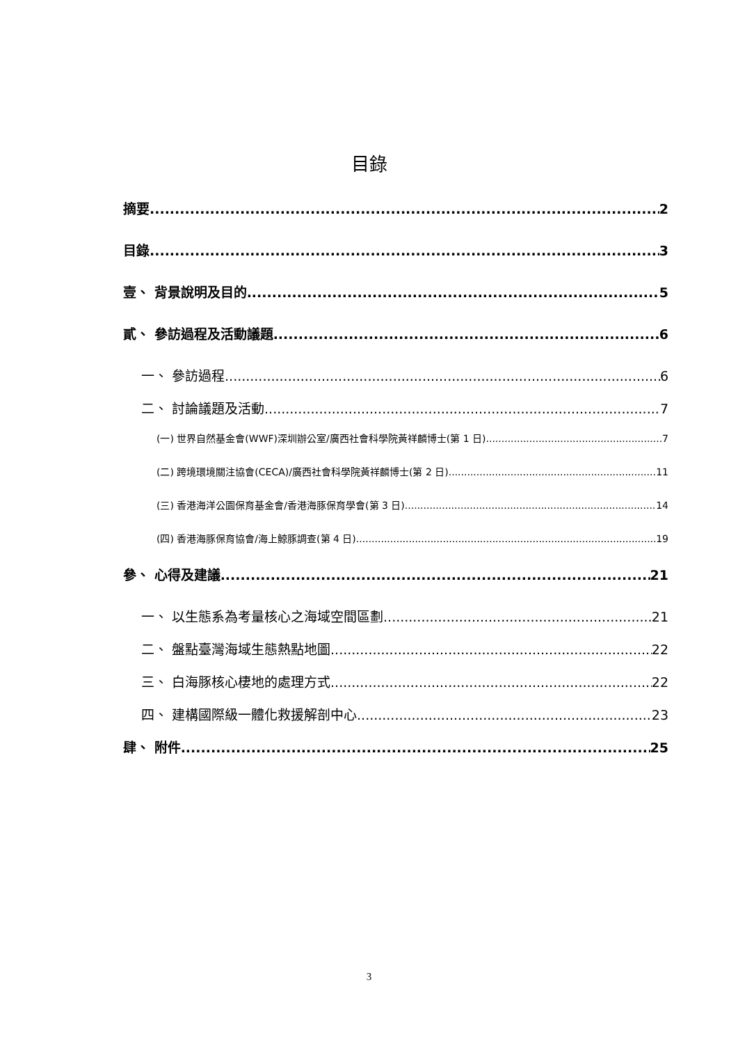目錄
摘要 2
目錄 3
壹、 背景說明及目的 5
貳、 參訪過程及活動議題 6
一、 參訪過程 6
二、 討論議題及活動 7
(一) 世界自然基金會(WWF)深圳辦公室/廣西社會科學院黃祥麟博士(第 1 日) 7
(二) 跨境環境關注協會(CECA)/廣西社會科學院黃祥麟博士(第 2 日) 11
(三) 香港海洋公園保育基金會/香港海豚保育學會(第 3 日) 14
(四) 香港海豚保育協會/海上鯨豚調查(第 4 日) 19
參、 心得及建議 21
一、 以生態系為考量核心之海域空間區劃 21
二、 盤點臺灣海域生態熱點地圖 22
三、 白海豚核心棲地的處理方式 22
四、 建構國際級一體化救援解剖中心 23
肆、 附件 25
3